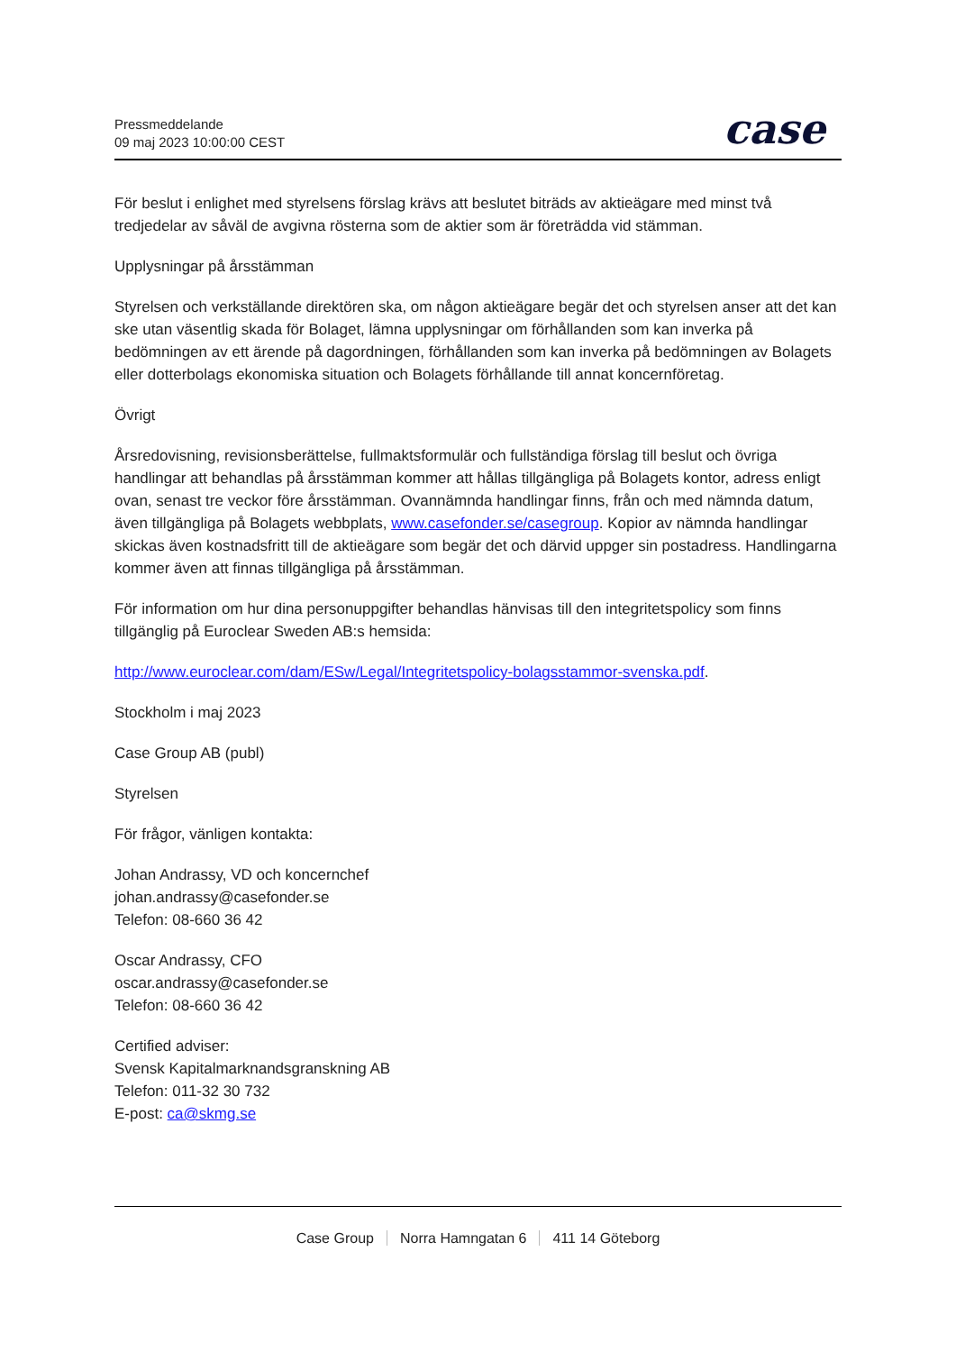Pressmeddelande
09 maj 2023 10:00:00 CEST
case
För beslut i enlighet med styrelsens förslag krävs att beslutet biträds av aktieägare med minst två tredjedelar av såväl de avgivna rösterna som de aktier som är företrädda vid stämman.
Upplysningar på årsstämman
Styrelsen och verkställande direktören ska, om någon aktieägare begär det och styrelsen anser att det kan ske utan väsentlig skada för Bolaget, lämna upplysningar om förhållanden som kan inverka på bedömningen av ett ärende på dagordningen, förhållanden som kan inverka på bedömningen av Bolagets eller dotterbolags ekonomiska situation och Bolagets förhållande till annat koncernföretag.
Övrigt
Årsredovisning, revisionsberättelse, fullmaktsformulär och fullständiga förslag till beslut och övriga handlingar att behandlas på årsstämman kommer att hållas tillgängliga på Bolagets kontor, adress enligt ovan, senast tre veckor före årsstämman. Ovannämnda handlingar finns, från och med nämnda datum, även tillgängliga på Bolagets webbplats, www.casefonder.se/casegroup. Kopior av nämnda handlingar skickas även kostnadsfritt till de aktieägare som begär det och därvid uppger sin postadress. Handlingarna kommer även att finnas tillgängliga på årsstämman.
För information om hur dina personuppgifter behandlas hänvisas till den integritetspolicy som finns tillgänglig på Euroclear Sweden AB:s hemsida:
http://www.euroclear.com/dam/ESw/Legal/Integritetspolicy-bolagsstammor-svenska.pdf.
Stockholm i maj 2023
Case Group AB (publ)
Styrelsen
För frågor, vänligen kontakta:
Johan Andrassy, VD och koncernchef
johan.andrassy@casefonder.se
Telefon: 08-660 36 42
Oscar Andrassy, CFO
oscar.andrassy@casefonder.se
Telefon: 08-660 36 42
Certified adviser:
Svensk Kapitalmarknandsgranskning AB
Telefon: 011-32 30 732
E-post: ca@skmg.se
Case Group Norra Hamngatan 6 411 14 Göteborg